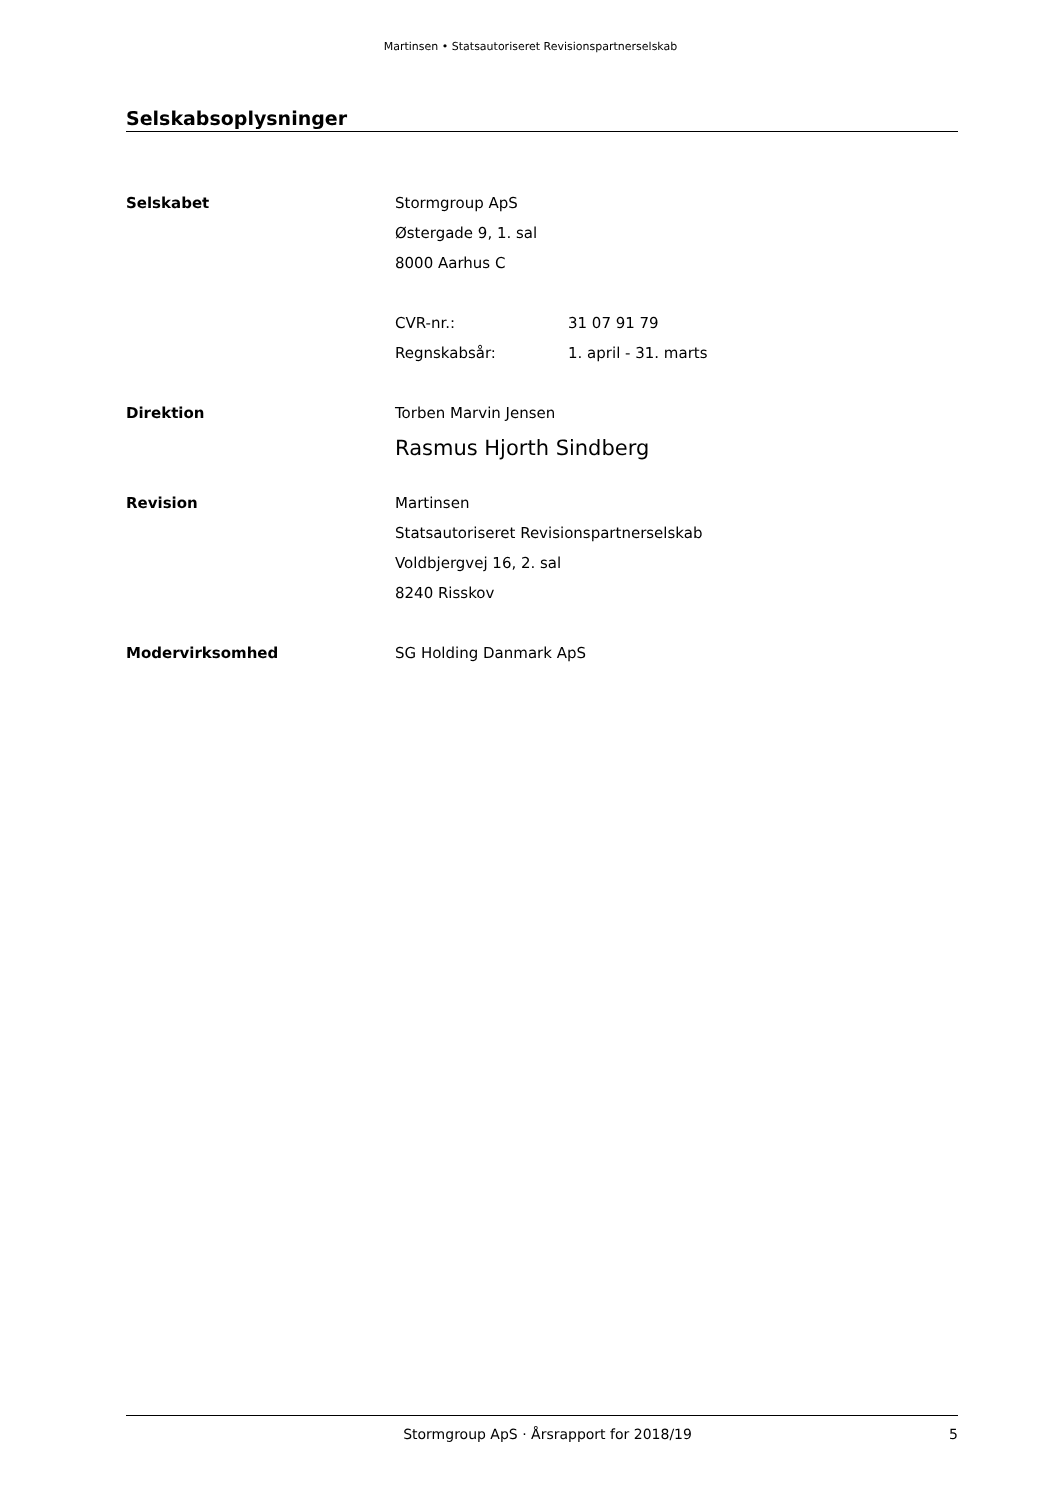Martinsen • Statsautoriseret Revisionspartnerselskab
Selskabsoplysninger
Selskabet Stormgroup ApS
Østergade 9, 1. sal
8000 Aarhus C
CVR-nr.: 31 07 91 79
Regnskabsår: 1. april - 31. marts
Direktion Torben Marvin Jensen
Rasmus Hjorth Sindberg
Revision Martinsen
Statsautoriseret Revisionspartnerselskab
Voldbjergvej 16, 2. sal
8240 Risskov
Modervirksomhed SG Holding Danmark ApS
Stormgroup ApS · Årsrapport for 2018/19 5